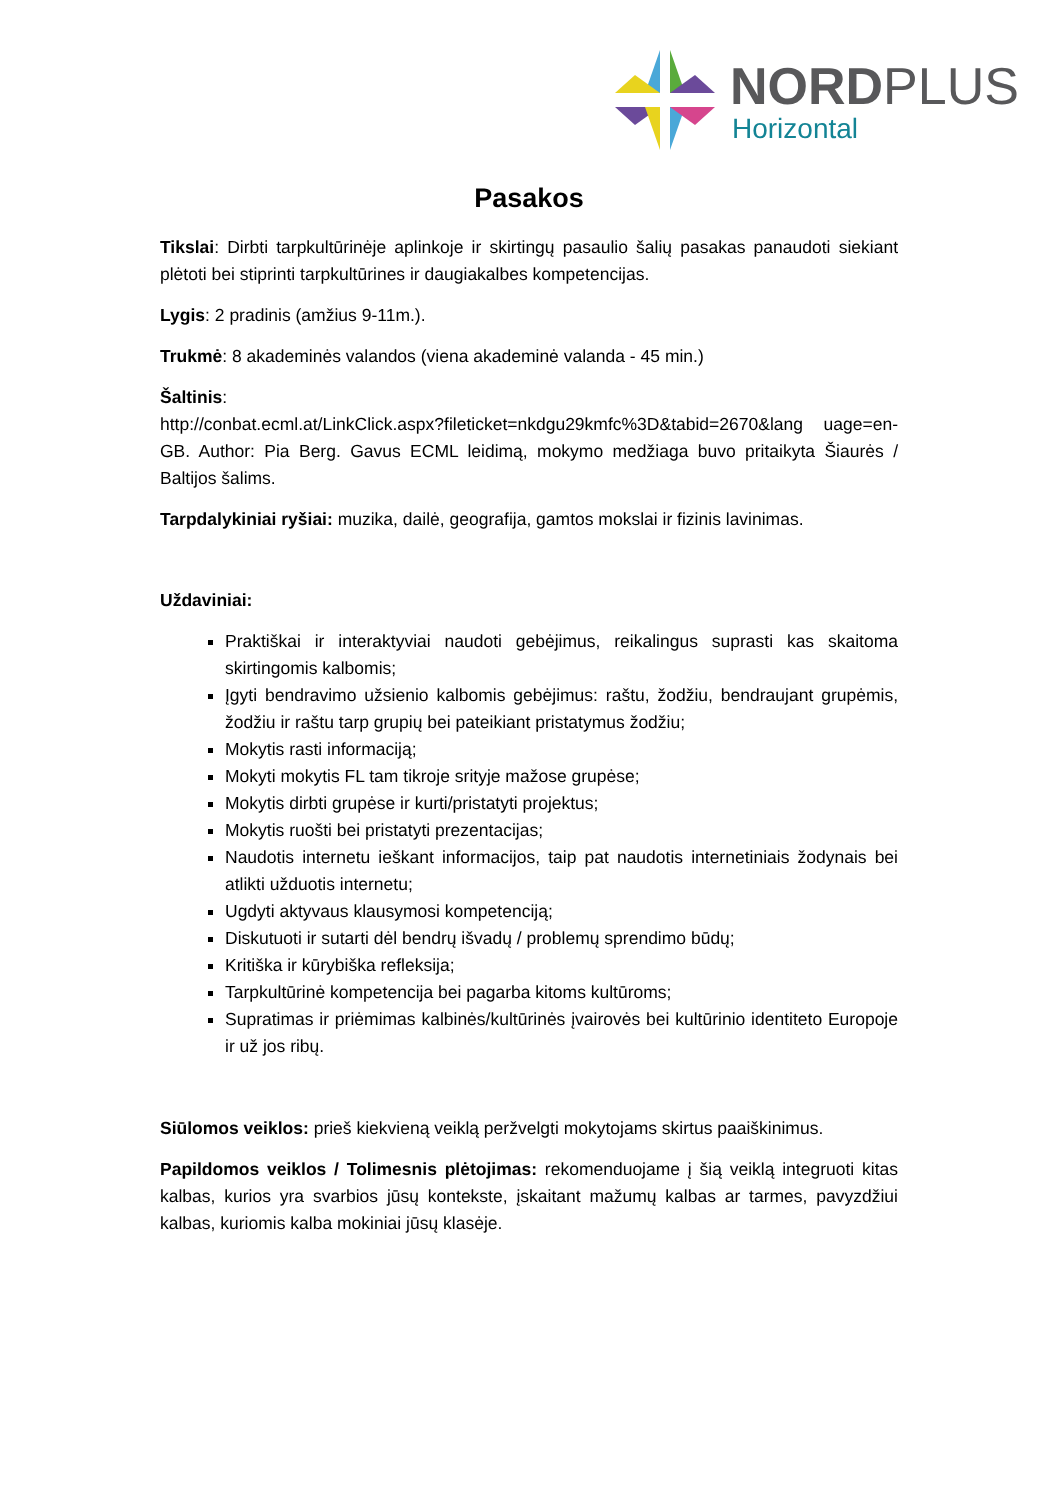NORDPLUS
Horizontal
Pasakos
Tikslai: Dirbti tarpkultūrinėje aplinkoje ir skirtingų pasaulio šalių pasakas panaudoti siekiant plėtoti bei stiprinti tarpkultūrines ir daugiakalbes kompetencijas.
Lygis: 2 pradinis (amžius 9-11m.).
Trukmė: 8 akademinės valandos (viena akademinė valanda - 45 min.)
Šaltinis:
http://conbat.ecml.at/LinkClick.aspx?fileticket=nkdgu29kmfc%3D&tabid=2670&lang uage=en-GB. Author: Pia Berg. Gavus ECML leidimą, mokymo medžiaga buvo pritaikyta Šiaurės / Baltijos šalims.
Tarpdalykiniai ryšiai: muzika, dailė, geografija, gamtos mokslai ir fizinis lavinimas.
Uždaviniai:
Praktiškai ir interaktyviai naudoti gebėjimus, reikalingus suprasti kas skaitoma skirtingomis kalbomis;
Įgyti bendravimo užsienio kalbomis gebėjimus: raštu, žodžiu, bendraujant grupėmis, žodžiu ir raštu tarp grupių bei pateikiant pristatymus žodžiu;
Mokytis rasti informaciją;
Mokyti mokytis FL tam tikroje srityje mažose grupėse;
Mokytis dirbti grupėse ir kurti/pristatyti projektus;
Mokytis ruošti bei pristatyti prezentacijas;
Naudotis internetu ieškant informacijos, taip pat naudotis internetiniais žodynais bei atlikti užduotis internetu;
Ugdyti aktyvaus klausymosi kompetenciją;
Diskutuoti ir sutarti dėl bendrų išvadų / problemų sprendimo būdų;
Kritiška ir kūrybiška refleksija;
Tarpkultūrinė kompetencija bei pagarba kitoms kultūroms;
Supratimas ir priėmimas kalbinės/kultūrinės įvairovės bei kultūrinio identiteto Europoje ir už jos ribų.
Siūlomos veiklos: prieš kiekvieną veiklą peržvelgti mokytojams skirtus paaiškinimus.
Papildomos veiklos / Tolimesnis plėtojimas: rekomenduojame į šią veiklą integruoti kitas kalbas, kurios yra svarbios jūsų kontekste, įskaitant mažumų kalbas ar tarmes, pavyzdžiui kalbas, kuriomis kalba mokiniai jūsų klasėje.